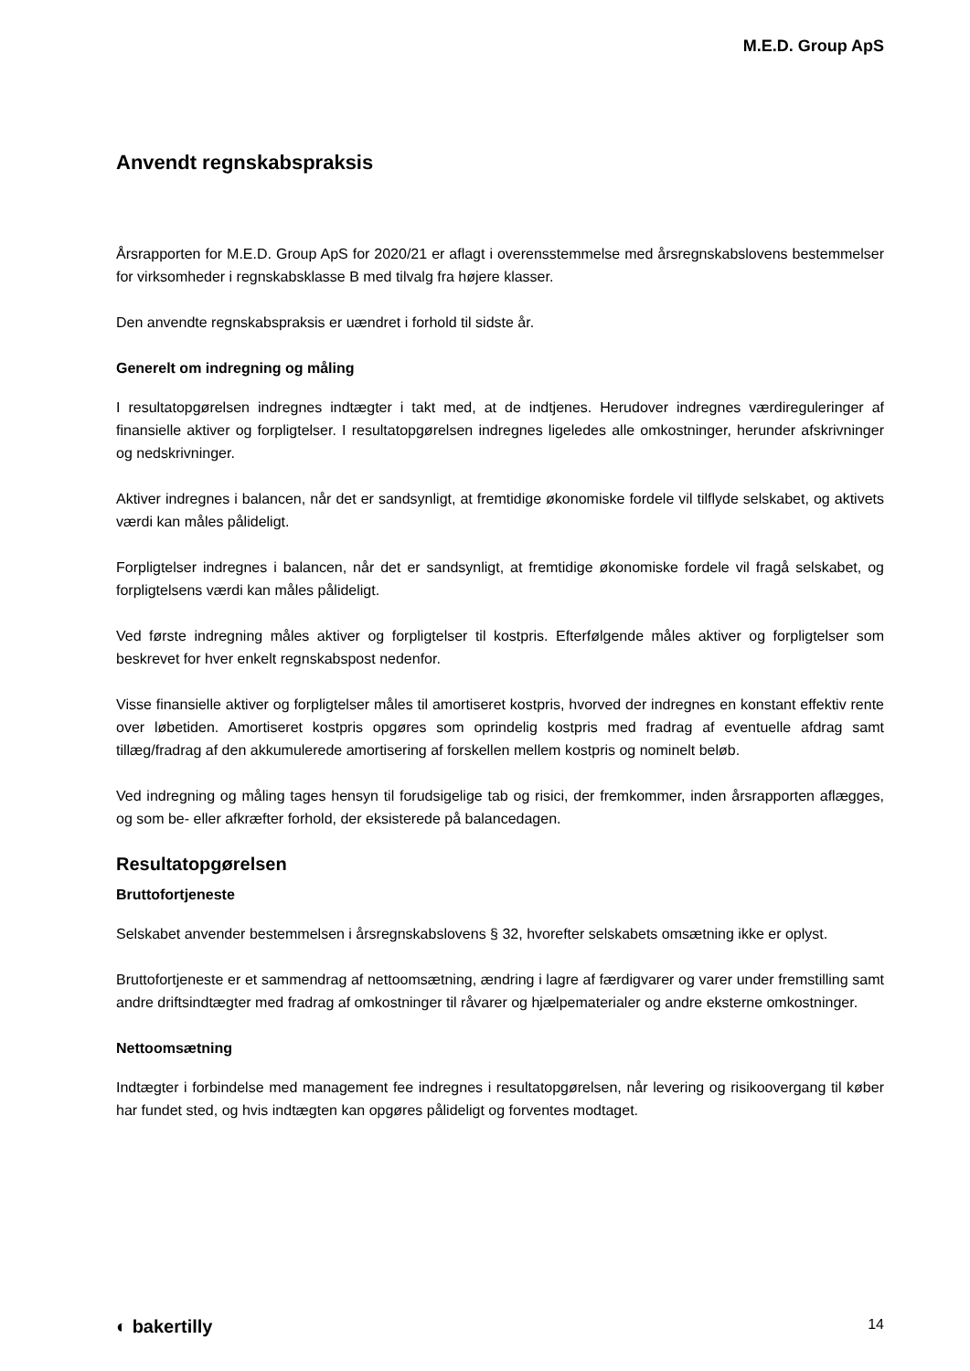M.E.D. Group ApS
Anvendt regnskabspraksis
Årsrapporten for M.E.D. Group ApS for 2020/21 er aflagt i overensstemmelse med årsregnskabslovens bestemmelser for virksomheder i regnskabsklasse B med tilvalg fra højere klasser.
Den anvendte regnskabspraksis er uændret i forhold til sidste år.
Generelt om indregning og måling
I resultatopgørelsen indregnes indtægter i takt med, at de indtjenes. Herudover indregnes værdireguleringer af finansielle aktiver og forpligtelser. I resultatopgørelsen indregnes ligeledes alle omkostninger, herunder afskrivninger og nedskrivninger.
Aktiver indregnes i balancen, når det er sandsynligt, at fremtidige økonomiske fordele vil tilflyde selskabet, og aktivets værdi kan måles pålideligt.
Forpligtelser indregnes i balancen, når det er sandsynligt, at fremtidige økonomiske fordele vil fragå selskabet, og forpligtelsens værdi kan måles pålideligt.
Ved første indregning måles aktiver og forpligtelser til kostpris. Efterfølgende måles aktiver og forpligtelser som beskrevet for hver enkelt regnskabspost nedenfor.
Visse finansielle aktiver og forpligtelser måles til amortiseret kostpris, hvorved der indregnes en konstant effektiv rente over løbetiden. Amortiseret kostpris opgøres som oprindelig kostpris med fradrag af eventuelle afdrag samt tillæg/fradrag af den akkumulerede amortisering af forskellen mellem kostpris og nominelt beløb.
Ved indregning og måling tages hensyn til forudsigelige tab og risici, der fremkommer, inden årsrapporten aflægges, og som be- eller afkræfter forhold, der eksisterede på balancedagen.
Resultatopgørelsen
Bruttofortjeneste
Selskabet anvender bestemmelsen i årsregnskabslovens § 32, hvorefter selskabets omsætning ikke er oplyst.
Bruttofortjeneste er et sammendrag af nettoomsætning, ændring i lagre af færdigvarer og varer under fremstilling samt andre driftsindtægter med fradrag af omkostninger til råvarer og hjælpematerialer og andre eksterne omkostninger.
Nettoomsætning
Indtægter i forbindelse med management fee indregnes i resultatopgørelsen, når levering og risikoovergang til køber har fundet sted, og hvis indtægten kan opgøres pålideligt og forventes modtaget.
◐ bakertilly 14